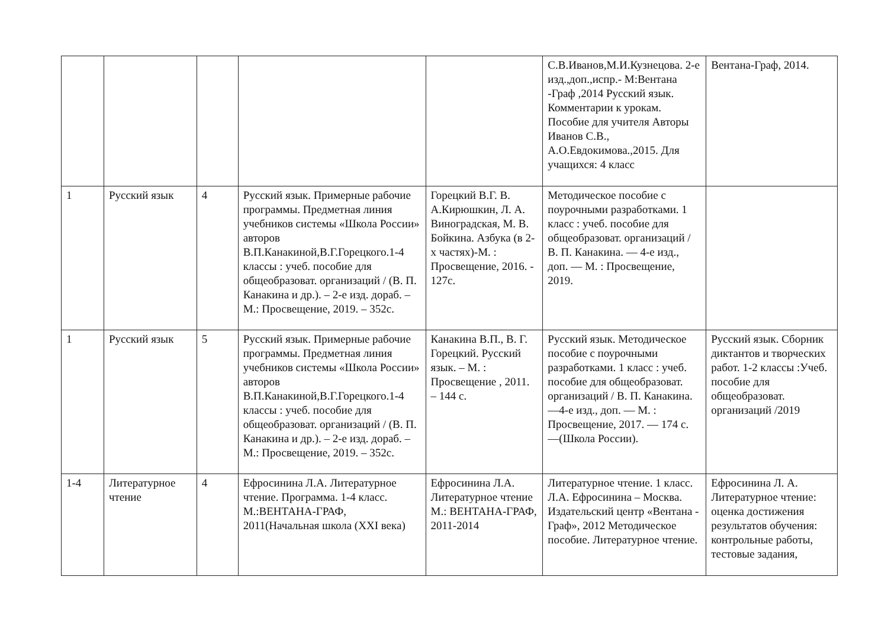| | | | | | С.В.Иванов,М.И.Кузнецова. 2-е изд.,доп.,испр.- М:Вентана -Граф ,2014 Русский язык. Комментарии к урокам. Пособие для учителя Авторы Иванов С.В., А.О.Евдокимова.,2015. Для учащихся: 4 класс | Вентана-Граф, 2014. |
| 1 | Русский язык | 4 | Русский язык. Примерные рабочие программы. Предметная линия учебников системы «Школа России» авторов В.П.Канакиной,В.Г.Горецкого.1-4 классы : учеб. пособие для общеобразоват. организаций / (В. П. Канакина и др.). – 2-е изд. дораб. – М.: Просвещение, 2019. – 352с. | Горецкий В.Г. В. А.Кирюшкин, Л. А. Виноградская, М. В. Бойкина. Азбука (в 2-х частях)-М. : Просвещение, 2016. - 127с. | Методическое пособие с поурочными разработками. 1 класс : учеб. пособие для общеобразоват. организаций / В. П. Канакина. — 4-е изд., доп. — М. : Просвещение, 2019. | |
| 1 | Русский язык | 5 | Русский язык. Примерные рабочие программы. Предметная линия учебников системы «Школа России» авторов В.П.Канакиной,В.Г.Горецкого.1-4 классы : учеб. пособие для общеобразоват. организаций / (В. П. Канакина и др.). – 2-е изд. дораб. – М.: Просвещение, 2019. – 352с. | Канакина В.П., В. Г. Горецкий. Русский язык. – М. : Просвещение , 2011. – 144 с. | Русский язык. Методическое пособие с поурочными разработками. 1 класс : учеб. пособие для общеобразоват. организаций / В. П. Канакина. —4-е изд., доп. — М. : Просвещение, 2017. — 174 с. —(Школа России). | Русский язык. Сборник диктантов и творческих работ. 1-2 классы :Учеб. пособие для общеобразоват. организаций /2019 |
| 1-4 | Литературное чтение | 4 | Ефросинина Л.А. Литературное чтение. Программа. 1-4 класс. М.:ВЕНТАНА-ГРАФ, 2011(Начальная школа (XXI века) | Ефросинина Л.А. Литературное чтение М.: ВЕНТАНА-ГРАФ, 2011-2014 | Литературное чтение. 1 класс. Л.А. Ефросинина – Москва. Издательский центр «Вентана - Граф», 2012 Методическое пособие. Литературное чтение. | Ефросинина Л. А. Литературное чтение: оценка достижения результатов обучения: контрольные работы, тестовые задания, |